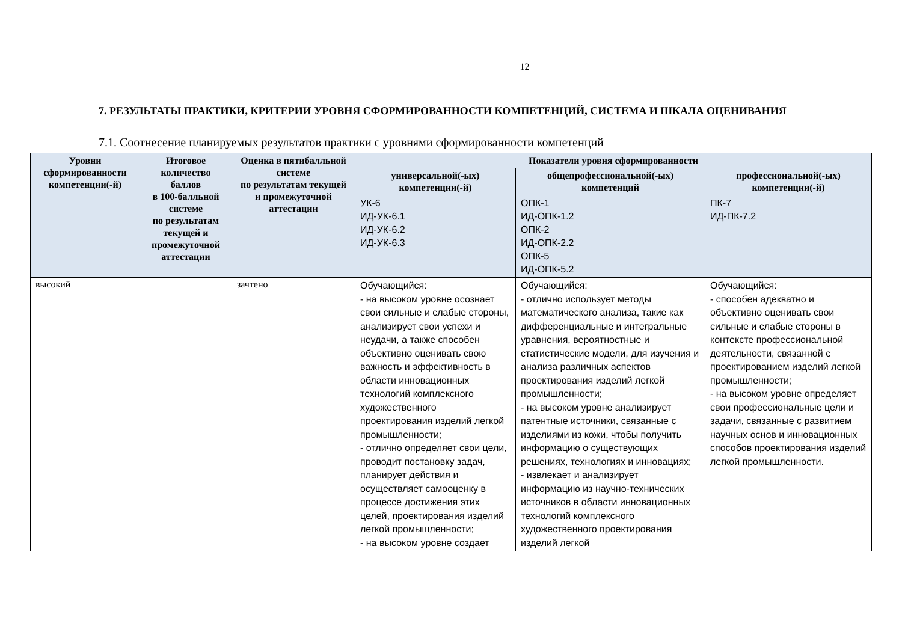12
7. РЕЗУЛЬТАТЫ ПРАКТИКИ, КРИТЕРИИ УРОВНЯ СФОРМИРОВАННОСТИ КОМПЕТЕНЦИЙ, СИСТЕМА И ШКАЛА ОЦЕНИВАНИЯ
7.1. Соотнесение планируемых результатов практики с уровнями сформированности компетенций
| Уровни сформированности компетенции(-й) | Итоговое количество баллов в 100-балльной системе по результатам текущей и промежуточной аттестации | Оценка в пятибалльной системе по результатам текущей и промежуточной аттестации | Показатели уровня сформированности | | |
| --- | --- | --- | --- | --- | --- |
| | | | универсальной(-ых) компетенции(-й) | общепрофессиональной(-ых) компетенций | профессиональной(-ых) компетенции(-й) |
| | | | УК-6 ИД-УК-6.1 ИД-УК-6.2 ИД-УК-6.3 | ОПК-1 ИД-ОПК-1.2 ОПК-2 ИД-ОПК-2.2 ОПК-5 ИД-ОПК-5.2 | ПК-7 ИД-ПК-7.2 |
| высокий | | зачтено | Обучающийся: - на высоком уровне осознает свои сильные и слабые стороны, анализирует свои успехи и неудачи, а также способен объективно оценивать свою важность и эффективность в области инновационных технологий комплексного художественного проектирования изделий легкой промышленности; - отлично определяет свои цели, проводит постановку задач, планирует действия и осуществляет самооценку в процессе достижения этих целей, проектирования изделий легкой промышленности; - на высоком уровне создает | Обучающийся: - отлично использует методы математического анализа, такие как дифференциальные и интегральные уравнения, вероятностные и статистические модели, для изучения и анализа различных аспектов проектирования изделий легкой промышленности; - на высоком уровне анализирует патентные источники, связанные с изделиями из кожи, чтобы получить информацию о существующих решениях, технологиях и инновациях; - извлекает и анализирует информацию из научно-технических источников в области инновационных технологий комплексного художественного проектирования изделий легкой | Обучающийся: - способен адекватно и объективно оценивать свои сильные и слабые стороны в контексте профессиональной деятельности, связанной с проектированием изделий легкой промышленности; - на высоком уровне определяет свои профессиональные цели и задачи, связанные с развитием научных основ и инновационных способов проектирования изделий легкой промышленности. |